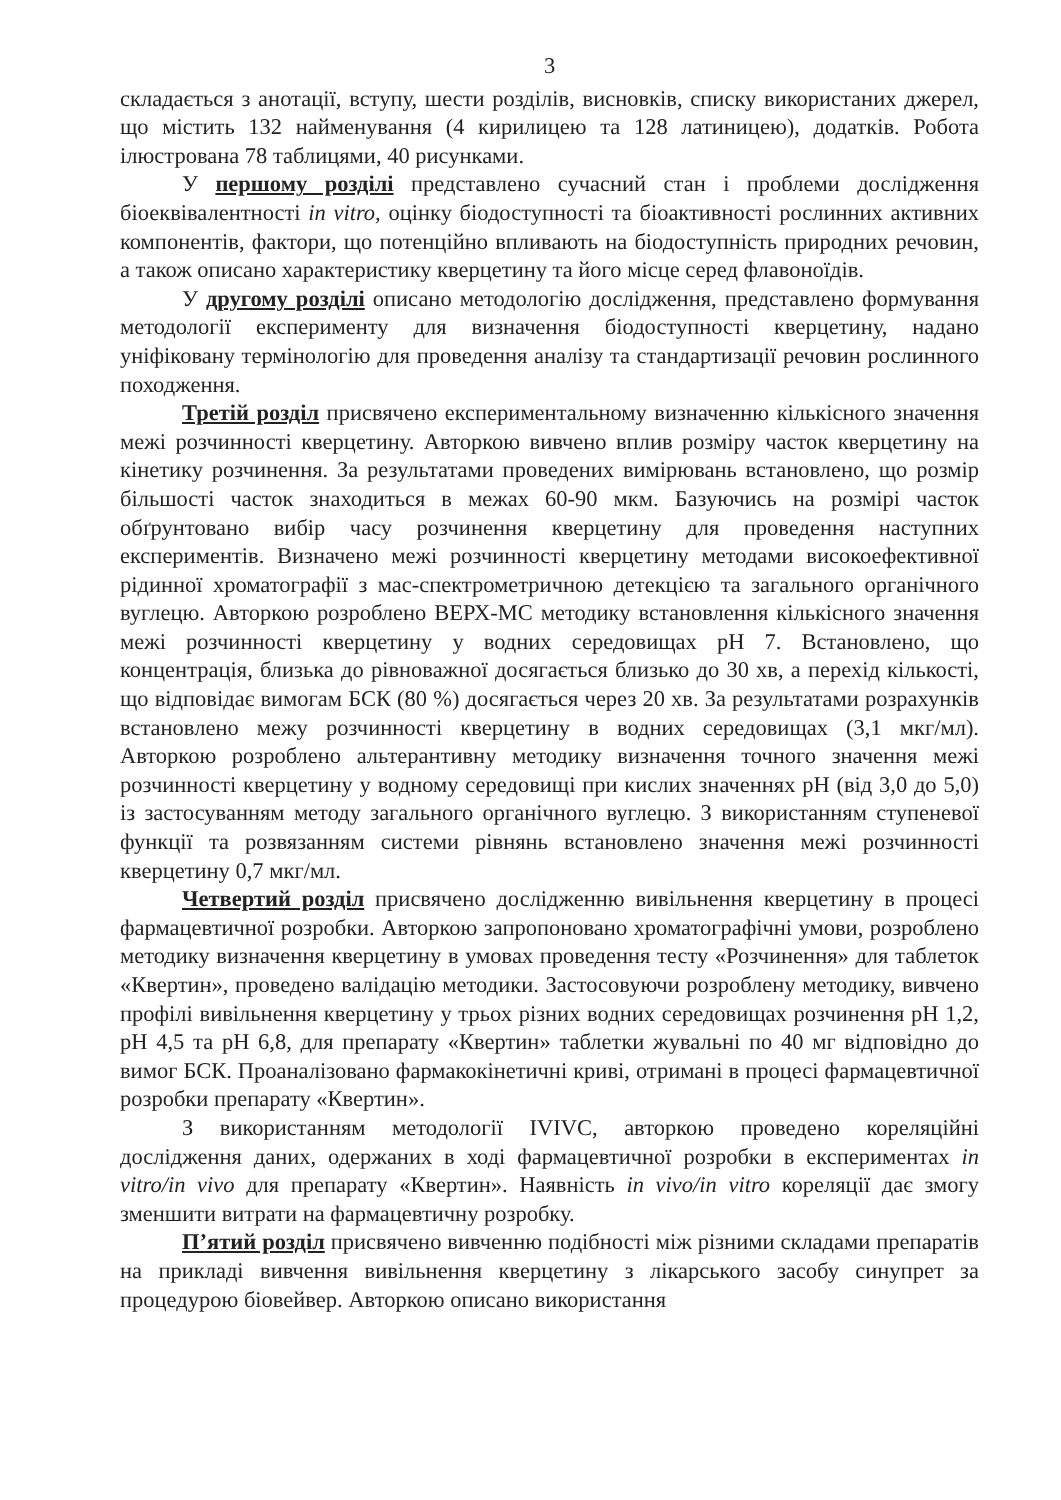3
складається з анотації, вступу, шести розділів, висновків, списку використаних джерел, що містить 132 найменування (4 кирилицею та 128 латиницею), додатків. Робота ілюстрована 78 таблицями, 40 рисунками.
У першому розділі представлено сучасний стан і проблеми дослідження біоеквівалентності in vitro, оцінку біодоступності та біоактивності рослинних активних компонентів, фактори, що потенційно впливають на біодоступність природних речовин, а також описано характеристику кверцетину та його місце серед флавоноїдів.
У другому розділі описано методологію дослідження, представлено формування методології експерименту для визначення біодоступності кверцетину, надано уніфіковану термінологію для проведення аналізу та стандартизації речовин рослинного походження.
Третій розділ присвячено експериментальному визначенню кількісного значення межі розчинності кверцетину. Авторкою вивчено вплив розміру часток кверцетину на кінетику розчинення. За результатами проведених вимірювань встановлено, що розмір більшості часток знаходиться в межах 60-90 мкм. Базуючись на розмірі часток обґрунтовано вибір часу розчинення кверцетину для проведення наступних експериментів. Визначено межі розчинності кверцетину методами високоефективної рідинної хроматографії з мас-спектрометричною детекцією та загального органічного вуглецю. Авторкою розроблено ВЕРХ-МС методику встановлення кількісного значення межі розчинності кверцетину у водних середовищах pH 7. Встановлено, що концентрація, близька до рівноважної досягається близько до 30 хв, а перехід кількості, що відповідає вимогам БСК (80 %) досягається через 20 хв. За результатами розрахунків встановлено межу розчинності кверцетину в водних середовищах (3,1 мкг/мл). Авторкою розроблено альтерантивну методику визначення точного значення межі розчинності кверцетину у водному середовищі при кислих значеннях pH (від 3,0 до 5,0) із застосуванням методу загального органічного вуглецю. З використанням ступеневої функції та розвязанням системи рівнянь встановлено значення межі розчинності кверцетину 0,7 мкг/мл.
Четвертий розділ присвячено дослідженню вивільнення кверцетину в процесі фармацевтичної розробки. Авторкою запропоновано хроматографічні умови, розроблено методику визначення кверцетину в умовах проведення тесту «Розчинення» для таблеток «Квертин», проведено валідацію методики. Застосовуючи розроблену методику, вивчено профілі вивільнення кверцетину у трьох різних водних середовищах розчинення pH 1,2, pH 4,5 та pH 6,8, для препарату «Квертин» таблетки жувальні по 40 мг відповідно до вимог БСК. Проаналізовано фармакокінетичні криві, отримані в процесі фармацевтичної розробки препарату «Квертин».
З використанням методології IVIVC, авторкою проведено кореляційні дослідження даних, одержаних в ході фармацевтичної розробки в експериментах in vitro/in vivo для препарату «Квертин». Наявність in vivo/in vitro кореляції дає змогу зменшити витрати на фармацевтичну розробку.
П’ятий розділ присвячено вивченню подібності між різними складами препаратів на прикладі вивчення вивільнення кверцетину з лікарського засобу синупрет за процедурою біовейвер. Авторкою описано використання